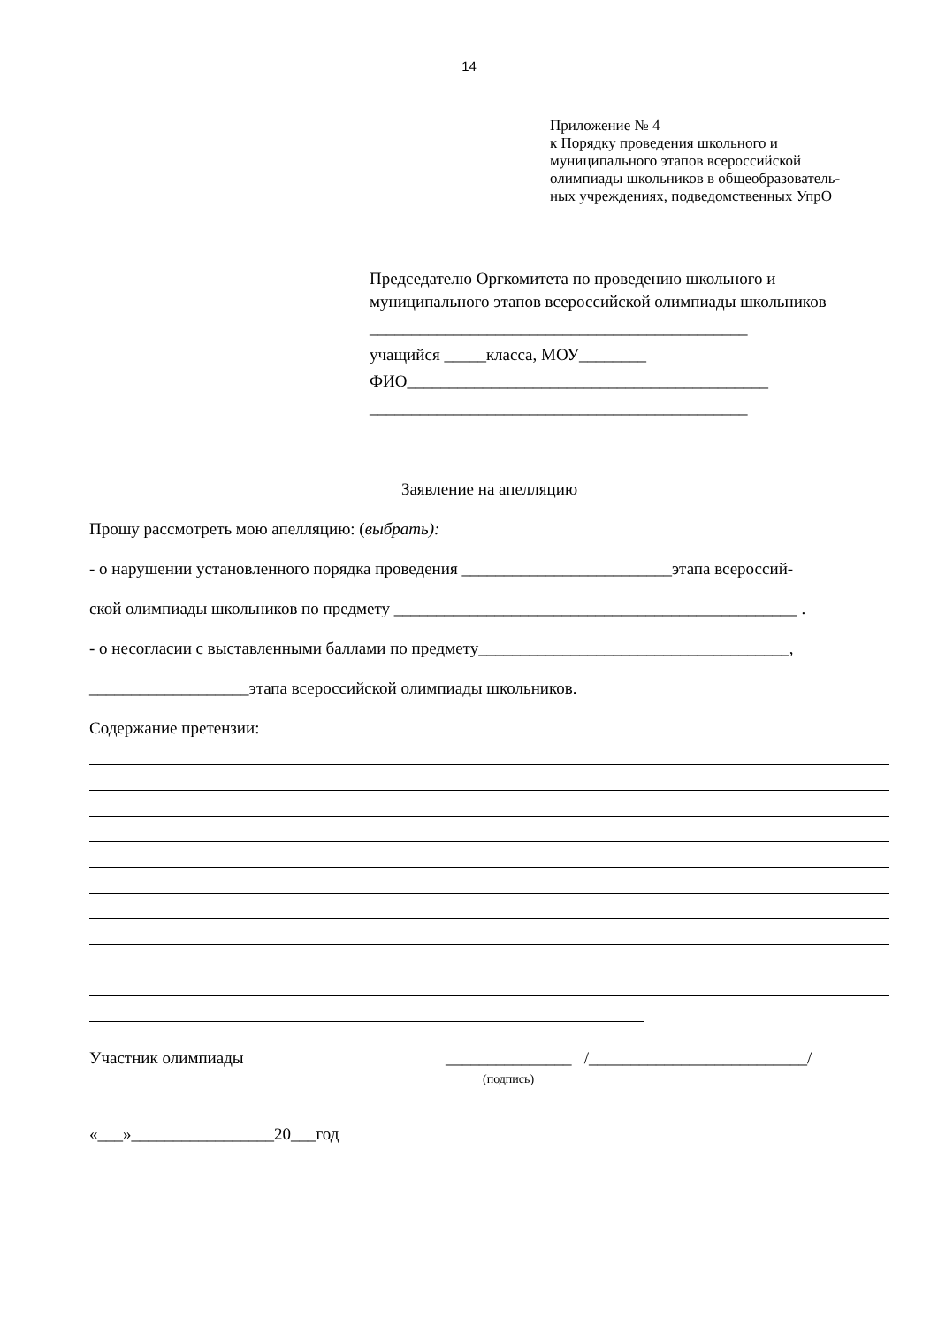14
Приложение № 4
к Порядку проведения школьного и
муниципального этапов всероссийской
олимпиады школьников в общеобразователь-
ных учреждениях, подведомственных УпрО
Председателю Оргкомитета по проведению школьного и муниципального этапов всероссийской олимпиады школьников
_____________________________________________
учащийся _____класса, МОУ________
ФИО___________________________________________
_____________________________________________
Заявление на апелляцию
Прошу рассмотреть мою апелляцию: (выбрать):
- о нарушении установленного порядка проведения _________________________этапа всероссий-
ской олимпиады школьников по предмету ________________________________________________ .
- о несогласии с выставленными баллами по предмету_____________________________________,
___________________этапа всероссийской олимпиады школьников.
Содержание претензии:
Участник олимпиады _______________ /__________________________/
(подпись)
«___»_________________20___год